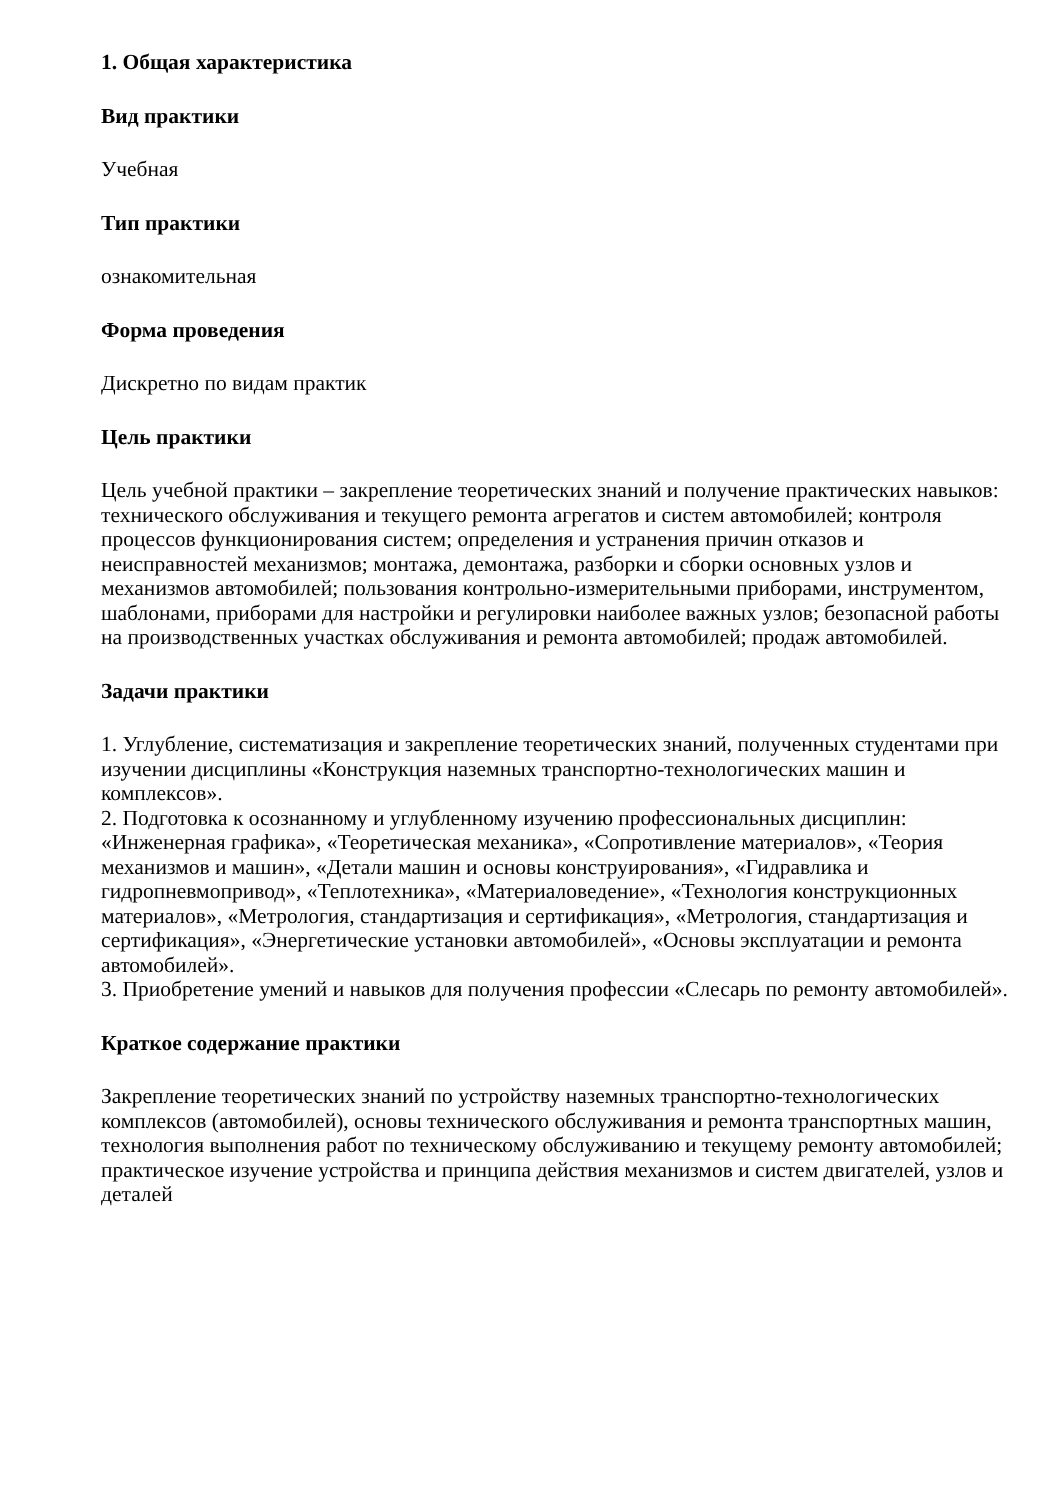1. Общая характеристика
Вид практики
Учебная
Тип практики
ознакомительная
Форма проведения
Дискретно по видам практик
Цель практики
Цель учебной практики – закрепление теоретических знаний и получение практических навыков: технического обслуживания и текущего ремонта агрегатов и систем автомобилей; контроля процессов функционирования систем; определения и устранения причин отказов и неисправностей механизмов; монтажа, демонтажа, разборки и сборки основных узлов и механизмов автомобилей; пользования контрольно-измерительными приборами, инструментом, шаблонами, приборами для настройки и регулировки наиболее важных узлов; безопасной работы на производственных участках обслуживания и ремонта автомобилей; продаж автомобилей.
Задачи практики
1. Углубление, систематизация и закрепление теоретических знаний, полученных студентами при изучении дисциплины «Конструкция наземных транспортно-технологических машин и комплексов».
2. Подготовка к осознанному и углубленному изучению профессиональных дисциплин: «Инженерная графика», «Теоретическая механика», «Сопротивление материалов», «Теория механизмов и машин», «Детали машин и основы конструирования», «Гидравлика и гидропневмопривод», «Теплотехника», «Материаловедение», «Технология конструкционных материалов», «Метрология, стандартизация и сертификация», «Метрология, стандартизация и сертификация», «Энергетические установки автомобилей», «Основы эксплуатации и ремонта автомобилей».
3. Приобретение умений и навыков для получения профессии «Слесарь по ремонту автомобилей».
Краткое содержание практики
Закрепление теоретических знаний по устройству наземных транспортно-технологических комплексов (автомобилей), основы технического обслуживания и ремонта транспортных машин, технология выполнения работ по техническому обслуживанию и текущему ремонту автомобилей; практическое изучение устройства и принципа действия механизмов и систем двигателей, узлов и деталей